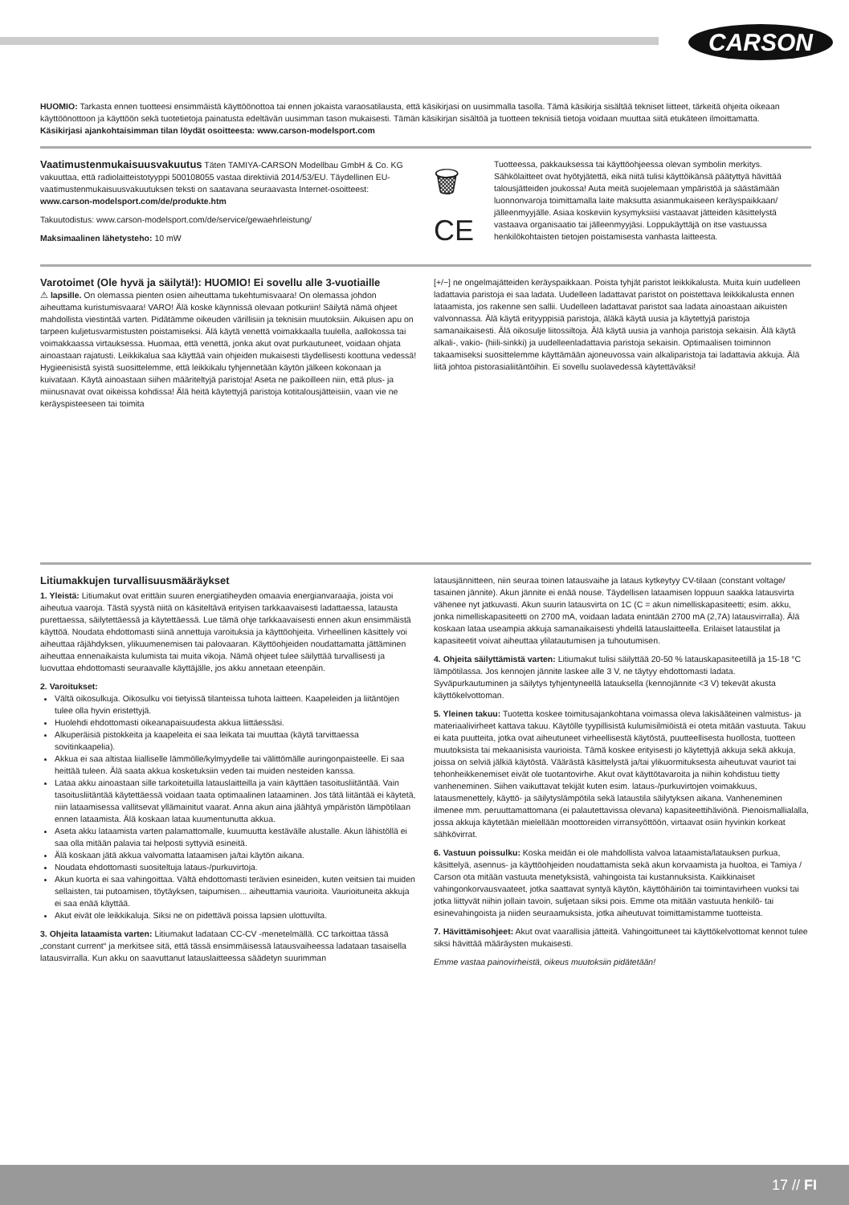CARSON
HUOMIO: Tarkasta ennen tuotteesi ensimmäistä käyttöönottoa tai ennen jokaista varaosatilausta, että käsikirjasi on uusimmalla tasolla. Tämä käsikirja sisältää tekniset liitteet, tärkeitä ohjeita oikeaan käyttöönottoon ja käyttöön sekä tuotetietoja painatusta edeltävän uusimman tason mukaisesti. Tämän käsikirjan sisältöä ja tuotteen teknisiä tietoja voidaan muuttaa siitä etukäteen ilmoittamatta.
Käsikirjasi ajankohtaisimman tilan löydät osoitteesta: www.carson-modelsport.com
Vaatimustenmukaisuusvakuutus Täten TAMIYA-CARSON Modellbau GmbH & Co. KG vakuuttaa, että radiolaitteistotyyppi 500108055 vastaa direktiiviä 2014/53/EU. Täydellinen EU-vaatimustenmukaisuusvakuutuksen teksti on saatavana seuraavasta Internet-osoitteest:
www.carson-modelsport.com/de/produkte.htm
Takuutodistus: www.carson-modelsport.com/de/service/gewaehrleistung/
Maksimaalinen lähetysteho: 10 mW
🗑
CE
Tuotteessa, pakkauksessa tai käyttöohjeessa olevan symbolin merkitys. Sähkölaitteet ovat hyötyjätettä, eikä niitä tulisi käyttöikänsä päätyttyä hävittää talousjätteiden joukossa! Auta meitä suojelemaan ympäristöä ja säästämään luonnonvaroja toimittamalla laite maksutta asianmukaiseen keräyspaikkaan/ jälleenmyyjälle. Asiaa koskeviin kysymyksiisi vastaavat jätteiden käsittelystä vastaava organisaatio tai jälleenmyyjäsi. Loppukäyttäjä on itse vastuussa henkilökohtaisten tietojen poistamisesta vanhasta laitteesta.
Varotoimet (Ole hyvä ja säilytä!): HUOMIO! Ei sovellu alle 3-vuotiaille
⚠ lapsille. On olemassa pienten osien aiheuttama tukehtumisvaara! On olemassa johdon aiheuttama kuristumisvaara! VARO! Älä koske käynnissä olevaan potkuriin! Säilytä nämä ohjeet mahdollista viestintää varten. Pidätämme oikeuden värillisiin ja teknisiin muutoksiin. Aikuisen apu on tarpeen kuljetusvarmistusten poistamiseksi. Älä käytä venettä voimakkaalla tuulella, aallokossa tai voimakkaassa virtauksessa. Huomaa, että venettä, jonka akut ovat purkautuneet, voidaan ohjata ainoastaan rajatusti. Leikkikalua saa käyttää vain ohjeiden mukaisesti täydellisesti koottuna vedessä! Hygieenisistä syistä suosittelemme, että leikkikalu tyhjennetään käytön jälkeen kokonaan ja kuivataan. Käytä ainoastaan siihen määriteltyjä paristoja! Aseta ne paikoilleen niin, että plus- ja miinusnavat ovat oikeissa kohdissa! Älä heitä käytettyjä paristoja kotitalousjätteisiin, vaan vie ne keräyspisteeseen tai toimita
[+/−] ne ongelmajätteiden keräyspaikkaan. Poista tyhjät paristot leikkikalusta. Muita kuin uudelleen ladattavia paristoja ei saa ladata. Uudelleen ladattavat paristot on poistettava leikkikalusta ennen lataamista, jos rakenne sen sallii. Uudelleen ladattavat paristot saa ladata ainoastaan aikuisten valvonnassa. Älä käytä erityyppisiä paristoja, äläkä käytä uusia ja käytettyjä paristoja samanaikaisesti. Älä oikosulje liitossiltoja. Älä käytä uusia ja vanhoja paristoja sekaisin. Älä käytä alkali-, vakio- (hiili-sinkki) ja uudelleenladattavia paristoja sekaisin. Optimaalisen toiminnon takaamiseksi suosittelemme käyttämään ajoneuvossa vain alkaliparistoja tai ladattavia akkuja. Älä liitä johtoa pistorasialiitäntöihin. Ei sovellu suolavedessä käytettäväksi!
Litiumakkujen turvallisuusmääräykset
1. Yleistä: Litiumakut ovat erittäin suuren energiatiheyden omaavia energianvaraajia, joista voi aiheutua vaaroja. Tästä syystä niitä on käsiteltävä erityisen tarkkaavaisesti ladattaessa, latausta purettaessa, säilytettäessä ja käytettäessä. Lue tämä ohje tarkkaavaisesti ennen akun ensimmäistä käyttöä. Noudata ehdottomasti siinä annettuja varoituksia ja käyttöohjeita. Virheellinen käsittely voi aiheuttaa räjähdyksen, ylikuumenemisen tai palovaaran. Käyttöohjeiden noudattamatta jättäminen aiheuttaa ennenaikaista kulumista tai muita vikoja. Nämä ohjeet tulee säilyttää turvallisesti ja luovuttaa ehdottomasti seuraavalle käyttäjälle, jos akku annetaan eteenpäin.
2. Varoitukset:
Vältä oikosulkuja. Oikosulku voi tietyissä tilanteissa tuhota laitteen. Kaapeleiden ja liitäntöjen tulee olla hyvin eristettyjä.
Huolehdi ehdottomasti oikeanapaisuudesta akkua liittäessäsi.
Alkuperäisiä pistokkeita ja kaapeleita ei saa leikata tai muuttaa (käytä tarvittaessa sovitinkaapelia).
Akkua ei saa altistaa liialliselle lämmölle/kylmyydelle tai välittömälle auringonpaisteelle. Ei saa heittää tuleen. Älä saata akkua kosketuksiin veden tai muiden nesteiden kanssa.
Lataa akku ainoastaan sille tarkoitetuilla latauslaitteilla ja vain käyttäen tasoitusliitäntää. Vain tasoitusliitäntää käytettäessä voidaan taata optimaalinen lataaminen. Jos tätä liitäntää ei käytetä, niin lataamisessa vallitsevat yllämainitut vaarat. Anna akun aina jäähtyä ympäristön lämpötilaan ennen lataamista. Älä koskaan lataa kuumentunutta akkua.
Aseta akku lataamista varten palamattomalle, kuumuutta kestävälle alustalle. Akun lähistöllä ei saa olla mitään palavia tai helposti syttyviä esineitä.
Älä koskaan jätä akkua valvomatta lataamisen ja/tai käytön aikana.
Noudata ehdottomasti suositeltuja lataus-/purkuvirtoja.
Akun kuorta ei saa vahingoittaa. Vältä ehdottomasti terävien esineiden, kuten veitsien tai muiden sellaisten, tai putoamisen, töytäyksen, taipumisen... aiheuttamia vaurioita. Vaurioituneita akkuja ei saa enää käyttää.
Akut eivät ole leikkikaluja. Siksi ne on pidettävä poissa lapsien ulottuvilta.
3. Ohjeita lataamista varten: Litiumakut ladataan CC-CV -menetelmällä. CC tarkoittaa tässä „constant current“ ja merkitsee sitä, että tässä ensimmäisessä latausvaiheessa ladataan tasaisella latausvirralla. Kun akku on saavuttanut latauslaitteessa säädetyn suurimman
latausjännitteen, niin seuraa toinen latausvaihe ja lataus kytkeytyy CV-tilaan (constant voltage/ tasainen jännite). Akun jännite ei enää nouse. Täydellisen lataamisen loppuun saakka latausvirta vähenee nyt jatkuvasti. Akun suurin latausvirta on 1C (C = akun nimelliskapasiteetti; esim. akku, jonka nimelliskapasiteetti on 2700 mA, voidaan ladata enintään 2700 mA (2,7A) latausvirralla). Älä koskaan lataa useampia akkuja samanaikaisesti yhdellä latauslaitteella. Erilaiset lataustilat ja kapasiteetit voivat aiheuttaa ylilatautumisen ja tuhoutumisen.
4. Ohjeita säilyttämistä varten: Litiumakut tulisi säilyttää 20-50 % latauskapasiteetillä ja 15-18 °C lämpötilassa. Jos kennojen jännite laskee alle 3 V, ne täytyy ehdottomasti ladata. Syväpurkautuminen ja säilytys tyhjentyneellä latauksella (kennojännite <3 V) tekevät akusta käyttökelvottoman.
5. Yleinen takuu: Tuotetta koskee toimitusajankohtana voimassa oleva lakisääteinen valmistus- ja materiaalivirheet kattava takuu. Käytölle tyypillisistä kulumisilmiöistä ei oteta mitään vastuuta. Takuu ei kata puutteita, jotka ovat aiheutuneet virheellisestä käytöstä, puutteellisesta huollosta, tuotteen muutoksista tai mekaanisista vaurioista. Tämä koskee erityisesti jo käytettyjä akkuja sekä akkuja, joissa on selviä jälkiä käytöstä. Väärästä käsittelystä ja/tai ylikuormituksesta aiheutuvat vauriot tai tehonheikkenemiset eivät ole tuotantovirhe. Akut ovat käyttötavaroita ja niihin kohdistuu tietty vanheneminen. Siihen vaikuttavat tekijät kuten esim. lataus-/purkuvirtojen voimakkuus, latausmenettely, käyttö- ja säilytyslämpötila sekä lataustila säilytyksen aikana. Vanheneminen ilmenee mm. peruuttamattomana (ei palautettavissa olevana) kapasiteettihäviönä. Pienoismallialalla, jossa akkuja käytetään mielellään moottoreiden virransyöttöön, virtaavat osiin hyvinkin korkeat sähkövirrat.
6. Vastuun poissulku: Koska meidän ei ole mahdollista valvoa lataamista/latauksen purkua, käsittelyä, asennus- ja käyttöohjeiden noudattamista sekä akun korvaamista ja huoltoa, ei Tamiya / Carson ota mitään vastuuta menetyksistä, vahingoista tai kustannuksista. Kaikkinaiset vahingonkorvausvaateet, jotka saattavat syntyä käytön, käyttöhäiriön tai toimintavirheen vuoksi tai jotka liittyvät niihin jollain tavoin, suljetaan siksi pois. Emme ota mitään vastuuta henkilö- tai esinevahingoista ja niiden seuraamuksista, jotka aiheutuvat toimittamistamme tuotteista.
7. Hävittämisohjeet: Akut ovat vaarallisia jätteitä. Vahingoittuneet tai käyttökelvottomat kennot tulee siksi hävittää määräysten mukaisesti.
Emme vastaa painovirheistä, oikeus muutoksiin pidätetään!
17 // FI